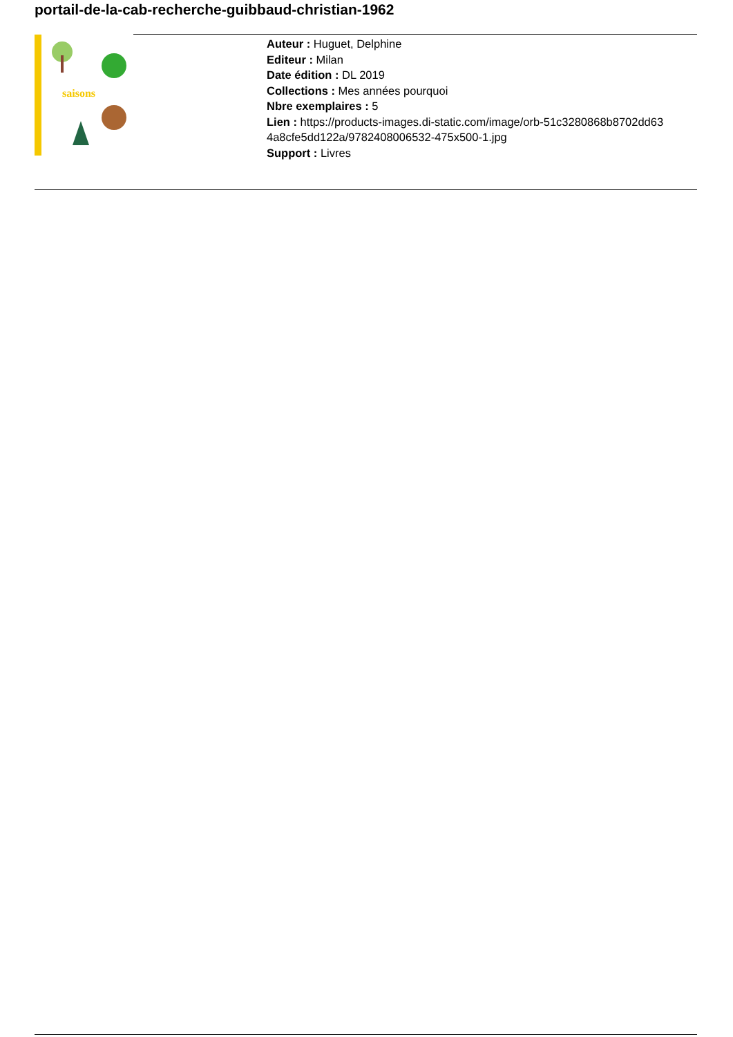portail-de-la-cab-recherche-guibbaud-christian-1962
saisons
Auteur : Huguet, Delphine
Editeur : Milan
Date édition : DL 2019
Collections : Mes années pourquoi
Nbre exemplaires : 5
Lien : https://products-images.di-static.com/image/orb-51c3280868b8702dd63 4a8cfe5dd122a/9782408006532-475x500-1.jpg
Support : Livres